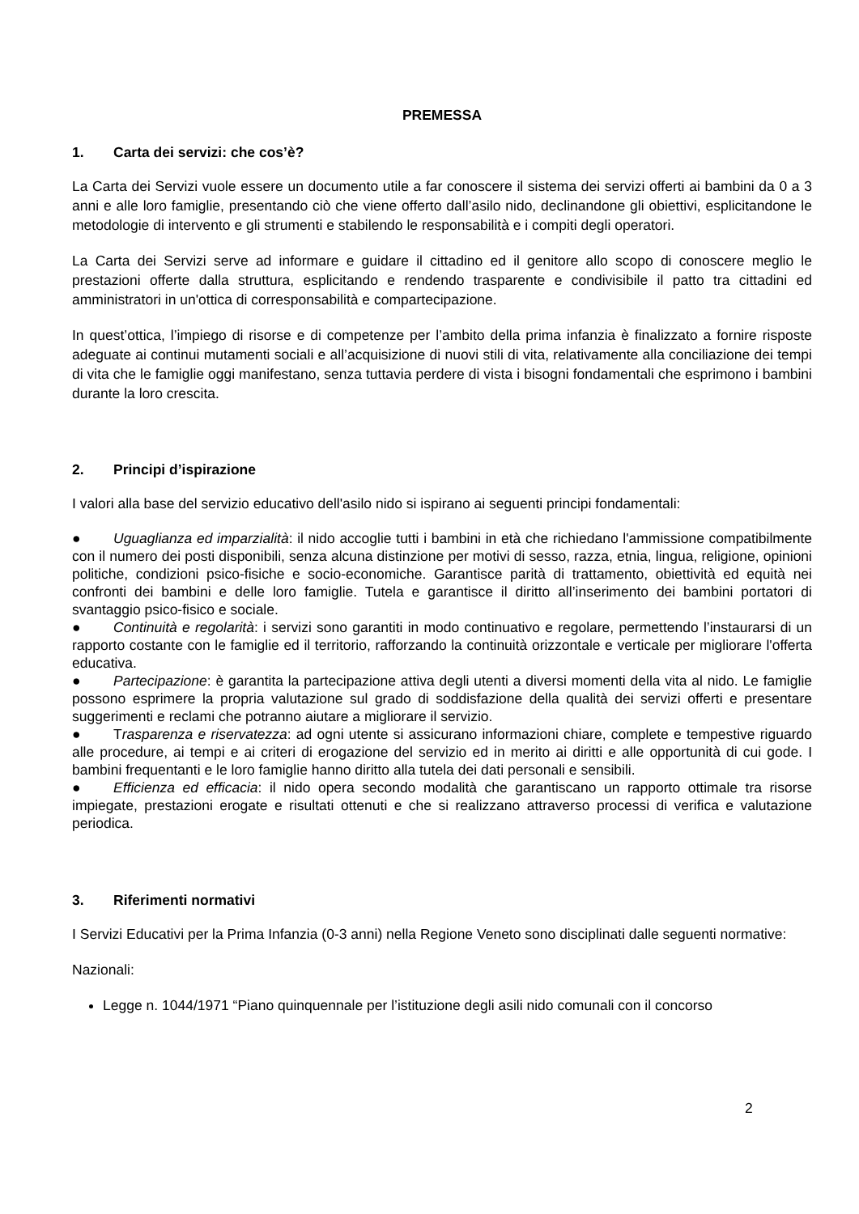PREMESSA
1. Carta dei servizi: che cos’è?
La Carta dei Servizi vuole essere un documento utile a far conoscere il sistema dei servizi offerti ai bambini da 0 a 3 anni e alle loro famiglie, presentando ciò che viene offerto dall’asilo nido, declinandone gli obiettivi, esplicitandone le metodologie di intervento e gli strumenti e stabilendo le responsabilità e i compiti degli operatori.
La Carta dei Servizi serve ad informare e guidare il cittadino ed il genitore allo scopo di conoscere meglio le prestazioni offerte dalla struttura, esplicitando e rendendo trasparente e condivisibile il patto tra cittadini ed amministratori in un'ottica di corresponsabilità e compartecipazione.
In quest’ottica, l’impiego di risorse e di competenze per l’ambito della prima infanzia è finalizzato a fornire risposte adeguate ai continui mutamenti sociali e all’acquisizione di nuovi stili di vita, relativamente alla conciliazione dei tempi di vita che le famiglie oggi manifestano, senza tuttavia perdere di vista i bisogni fondamentali che esprimono i bambini durante la loro crescita.
2. Principi d’ispirazione
I valori alla base del servizio educativo dell'asilo nido si ispirano ai seguenti principi fondamentali:
● Uguaglianza ed imparzialità: il nido accoglie tutti i bambini in età che richiedano l'ammissione compatibilmente con il numero dei posti disponibili, senza alcuna distinzione per motivi di sesso, razza, etnia, lingua, religione, opinioni politiche, condizioni psico-fisiche e socio-economiche. Garantisce parità di trattamento, obiettività ed equità nei confronti dei bambini e delle loro famiglie. Tutela e garantisce il diritto all’inserimento dei bambini portatori di svantaggio psico-fisico e sociale.
● Continuità e regolarità: i servizi sono garantiti in modo continuativo e regolare, permettendo l’instaurarsi di un rapporto costante con le famiglie ed il territorio, rafforzando la continuità orizzontale e verticale per migliorare l'offerta educativa.
● Partecipazione: è garantita la partecipazione attiva degli utenti a diversi momenti della vita al nido. Le famiglie possono esprimere la propria valutazione sul grado di soddisfazione della qualità dei servizi offerti e presentare suggerimenti e reclami che potranno aiutare a migliorare il servizio.
● Trasparenza e riservatezza: ad ogni utente si assicurano informazioni chiare, complete e tempestive riguardo alle procedure, ai tempi e ai criteri di erogazione del servizio ed in merito ai diritti e alle opportunità di cui gode. I bambini frequentanti e le loro famiglie hanno diritto alla tutela dei dati personali e sensibili.
● Efficienza ed efficacia: il nido opera secondo modalità che garantiscano un rapporto ottimale tra risorse impiegate, prestazioni erogate e risultati ottenuti e che si realizzano attraverso processi di verifica e valutazione periodica.
3. Riferimenti normativi
I Servizi Educativi per la Prima Infanzia (0-3 anni) nella Regione Veneto sono disciplinati dalle seguenti normative:
Nazionali:
Legge n. 1044/1971 “Piano quinquennale per l’istituzione degli asili nido comunali con il concorso
2